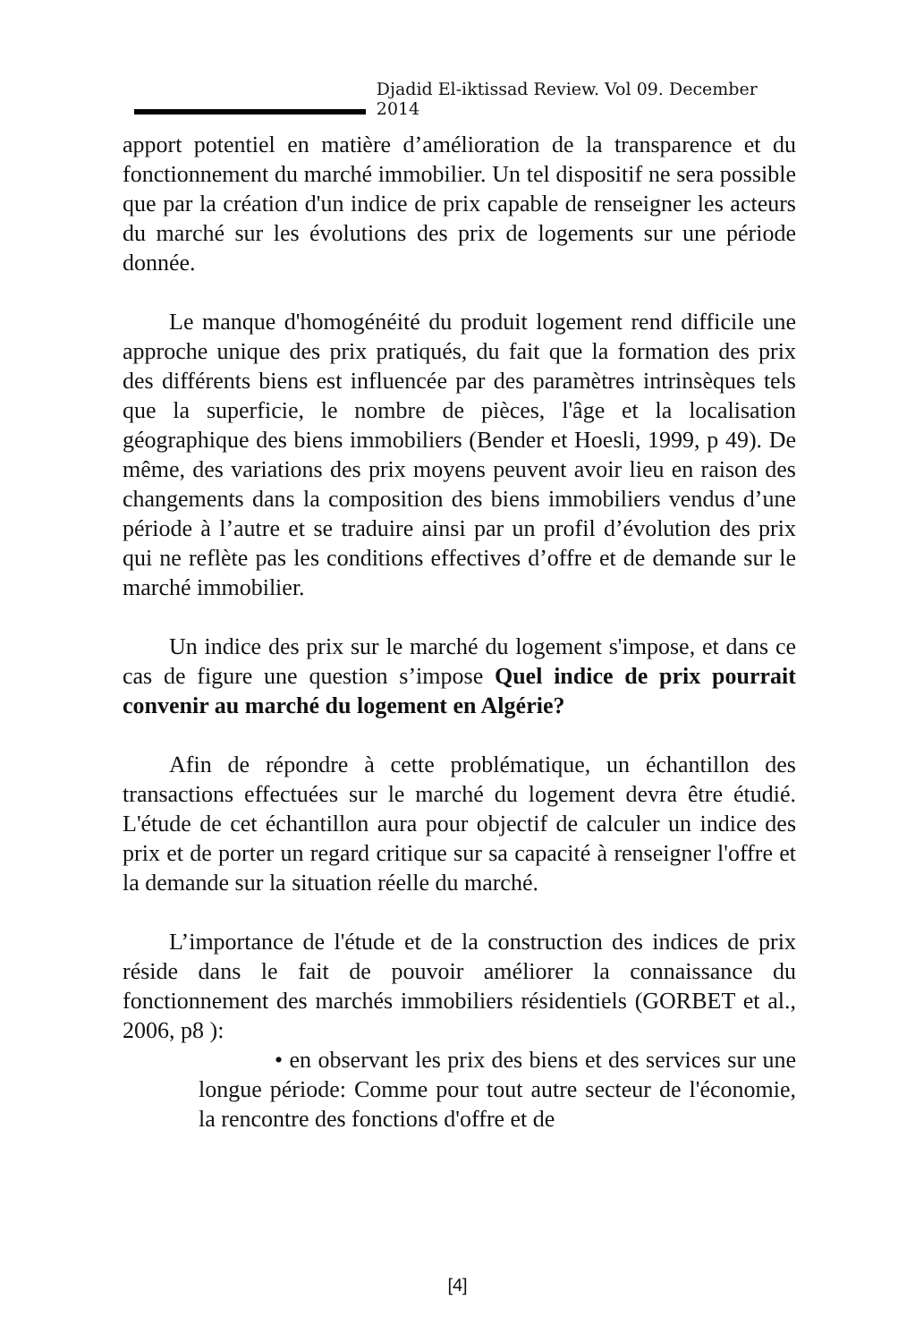Djadid El-iktissad Review. Vol 09. December 2014
apport potentiel en matière d’amélioration de la transparence et du fonctionnement du marché immobilier. Un tel dispositif ne sera possible que par la création d'un indice de prix capable de renseigner les acteurs du marché sur les évolutions des prix de logements sur une période donnée.
Le manque d'homogénéité du produit logement rend difficile une approche unique des prix pratiqués, du fait que la formation des prix des différents biens est influencée par des paramètres intrinsèques tels que la superficie, le nombre de pièces, l'âge et la localisation géographique des biens immobiliers (Bender et Hoesli, 1999, p 49). De même, des variations des prix moyens peuvent avoir lieu en raison des changements dans la composition des biens immobiliers vendus d’une période à l’autre et se traduire ainsi par un profil d’évolution des prix qui ne reflète pas les conditions effectives d’offre et de demande sur le marché immobilier.
Un indice des prix sur le marché du logement s'impose, et dans ce cas de figure une question s’impose Quel indice de prix pourrait convenir au marché du logement en Algérie?
Afin de répondre à cette problématique, un échantillon des transactions effectuées sur le marché du logement devra être étudié. L'étude de cet échantillon aura pour objectif de calculer un indice des prix et de porter un regard critique sur sa capacité à renseigner l'offre et la demande sur la situation réelle du marché.
L’importance de l'étude et de la construction des indices de prix réside dans le fait de pouvoir améliorer la connaissance du fonctionnement des marchés immobiliers résidentiels (GORBET et al., 2006, p8 ):
• en observant les prix des biens et des services sur une longue période: Comme pour tout autre secteur de l'économie, la rencontre des fonctions d'offre et de
[4]